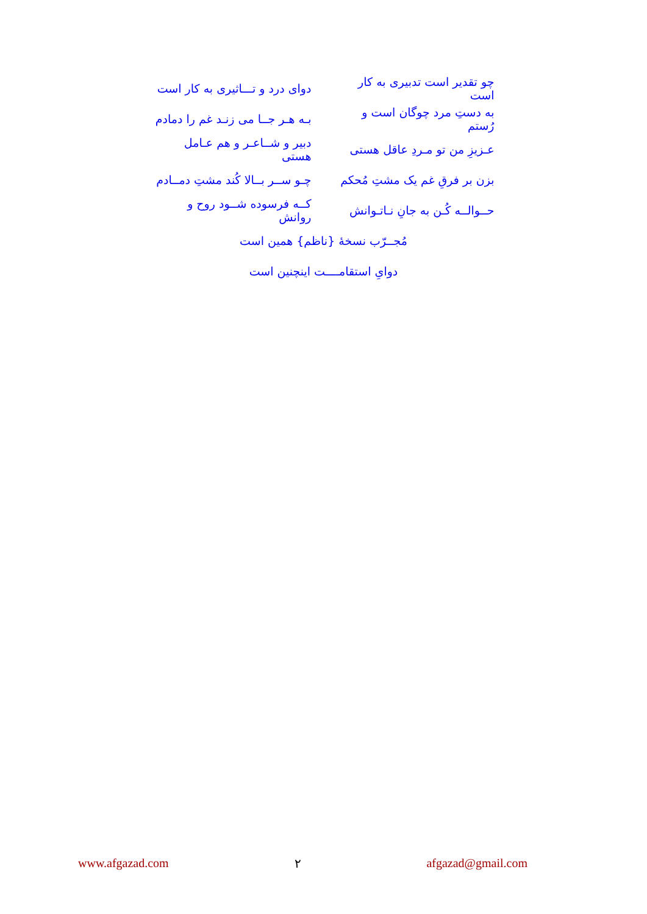چو تقدیر است تدبیری به کار است
دوای درد و تـــاثیری به کار است
به دستِ مرد چوگان است و رُستم
بـه هـر جــا می زنـد غم را دمادم
عـزیزِ من تو مـردِ عاقل هستی
دبیر و شــاعـر و هم عـامل هستی
بزن بر فرقِ غم یک مشتِ مُحکم
چـو ســر بــالا کُند مشتِ دمــادم
حــوالــه کُـن به جانِ نـاتـوانش
کــه فرسوده شــود روح و روانش
مُجــرّب نسخۀ {ناظم} همین است
دواىِ استقامــــت اینچنین است
www.afgazad.com ۲ afgazad@gmail.com